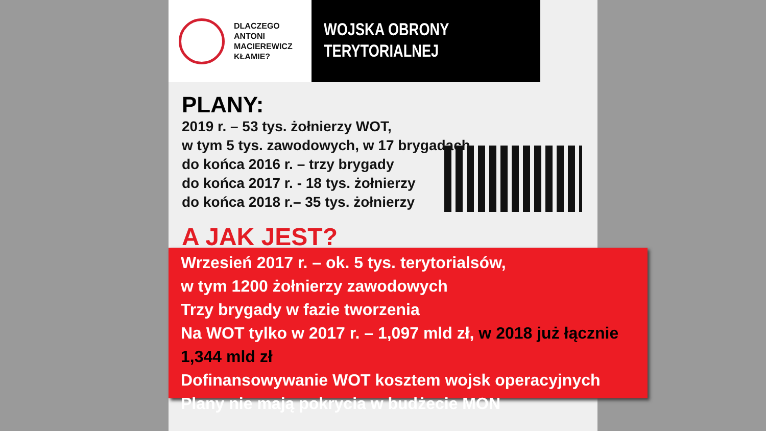DLACZEGO
ANTONI
MACIEREWICZ
KŁAMIE?
WOJSKA OBRONY
TERYTORIALNEJ
PLANY:
2019 r. – 53 tys. żołnierzy WOT,
w tym 5 tys. zawodowych, w 17 brygadach.
do końca 2016 r. – trzy brygady
do końca 2017 r. - 18 tys. żołnierzy
do końca 2018 r.– 35 tys. żołnierzy
A JAK JEST?
Wrzesień 2017 r. – ok. 5 tys. terytorialsów,
w tym 1200 żołnierzy zawodowych
Trzy brygady w fazie tworzenia
Na WOT tylko w 2017 r. – 1,097 mld zł, w 2018 już łącznie 1,344 mld zł
Dofinansowywanie WOT kosztem wojsk operacyjnych
Plany nie mają pokrycia w budżecie MON